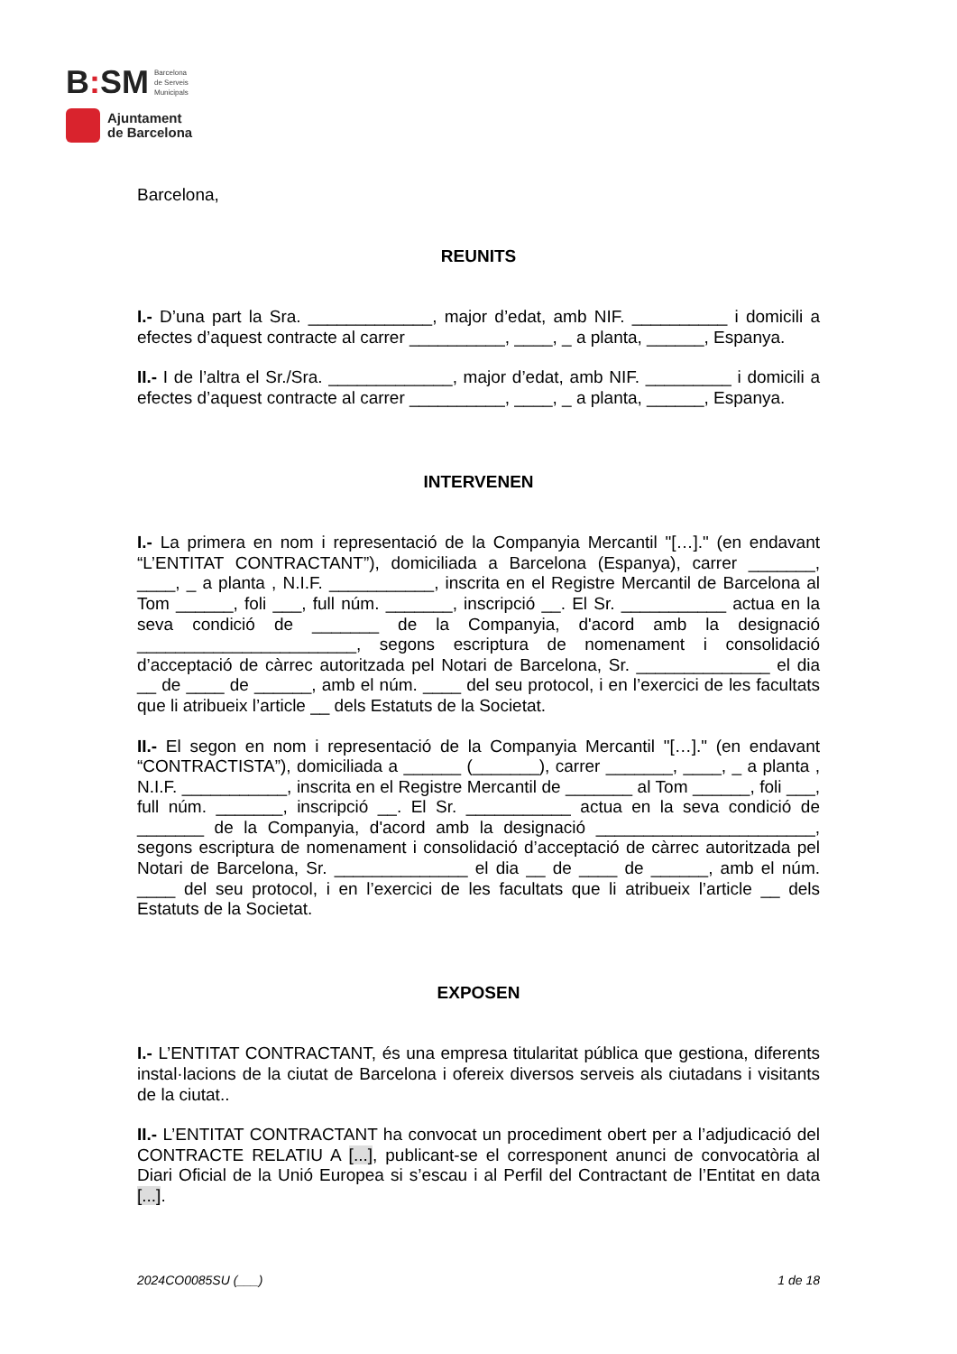B: SM
Barcelona
de Serveis
Municipals
Ajuntament
de Barcelona
Barcelona,
REUNITS
I.- D’una part la Sra. _____________, major d’edat, amb NIF. __________ i domicili a efectes d’aquest contracte al carrer __________, ____, _ a planta, ______, Espanya.
II.- I de l’altra el Sr./Sra. _____________, major d’edat, amb NIF. _________ i domicili a efectes d’aquest contracte al carrer __________, ____, _ a planta, ______, Espanya.
INTERVENEN
I.- La primera en nom i representació de la Companyia Mercantil "[…]." (en endavant “L’ENTITAT CONTRACTANT”), domiciliada a Barcelona (Espanya), carrer _______, ____, _ a planta , N.I.F. ___________, inscrita en el Registre Mercantil de Barcelona al Tom ______, foli ___, full núm. _______, inscripció __. El Sr. ___________ actua en la seva condició de _______ de la Companyia, d'acord amb la designació _______________________, segons escriptura de nomenament i consolidació d’acceptació de càrrec autoritzada pel Notari de Barcelona, Sr. ______________ el dia __ de ____ de ______, amb el núm. ____ del seu protocol, i en l’exercici de les facultats que li atribueix l’article __ dels Estatuts de la Societat.
II.- El segon en nom i representació de la Companyia Mercantil "[…]." (en endavant “CONTRACTISTA”), domiciliada a ______ (_______), carrer _______, ____, _ a planta , N.I.F. ___________, inscrita en el Registre Mercantil de _______ al Tom ______, foli ___, full núm. _______, inscripció __. El Sr. ___________ actua en la seva condició de _______ de la Companyia, d'acord amb la designació _______________________, segons escriptura de nomenament i consolidació d’acceptació de càrrec autoritzada pel Notari de Barcelona, Sr. ______________ el dia __ de ____ de ______, amb el núm. ____ del seu protocol, i en l’exercici de les facultats que li atribueix l’article __ dels Estatuts de la Societat.
EXPOSEN
I.- L’ENTITAT CONTRACTANT, és una empresa titularitat pública que gestiona, diferents instal·lacions de la ciutat de Barcelona i ofereix diversos serveis als ciutadans i visitants de la ciutat..
II.- L’ENTITAT CONTRACTANT ha convocat un procediment obert per a l’adjudicació del CONTRACTE RELATIU A [...], publicant-se el corresponent anunci de convocatòria al Diari Oficial de la Unió Europea si s’escau i al Perfil del Contractant de l’Entitat en data [...].
2024CO0085SU (___) 1 de 18